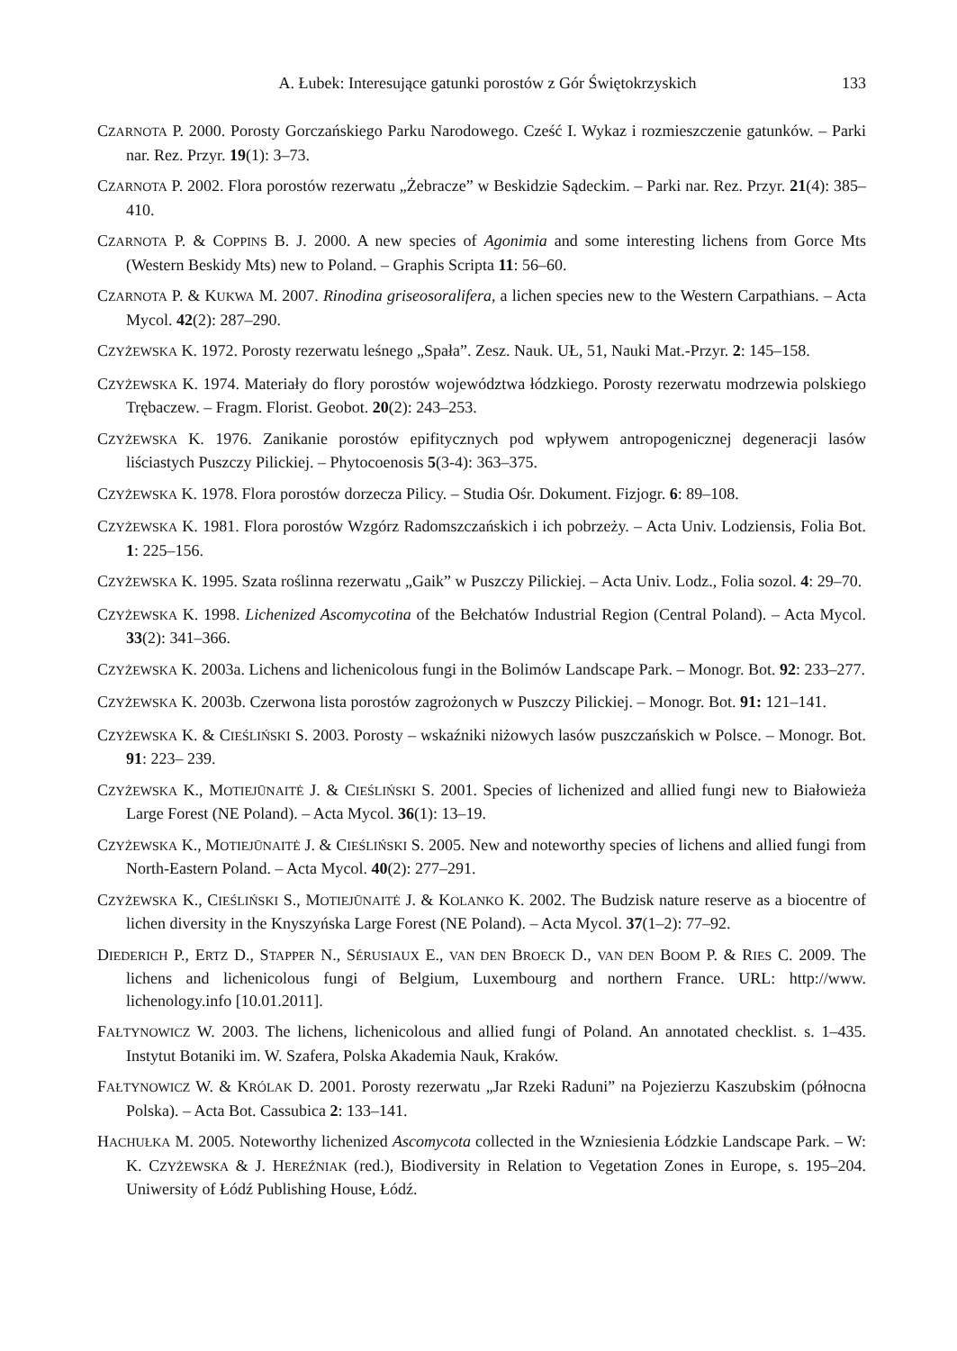A. Łubek: Interesujące gatunki porostów z Gór Świętokrzyskich 133
CZARNOTA P. 2000. Porosty Gorczańskiego Parku Narodowego. Cześć I. Wykaz i rozmieszczenie gatunków. – Parki nar. Rez. Przyr. 19(1): 3–73.
CZARNOTA P. 2002. Flora porostów rezerwatu „Żebracze” w Beskidzie Sądeckim. – Parki nar. Rez. Przyr. 21(4): 385–410.
CZARNOTA P. & COPPINS B. J. 2000. A new species of Agonimia and some interesting lichens from Gorce Mts (Western Beskidy Mts) new to Poland. – Graphis Scripta 11: 56–60.
CZARNOTA P. & KUKWA M. 2007. Rinodina griseosoralifera, a lichen species new to the Western Carpathians. – Acta Mycol. 42(2): 287–290.
CZYŻEWSKA K. 1972. Porosty rezerwatu leśnego „Spała”. Zesz. Nauk. UŁ, 51, Nauki Mat.-Przyr. 2: 145–158.
CZYŻEWSKA K. 1974. Materiały do flory porostów województwa łódzkiego. Porosty rezerwatu modrzewia polskiego Trębaczew. – Fragm. Florist. Geobot. 20(2): 243–253.
CZYŻEWSKA K. 1976. Zanikanie porostów epifitycznych pod wpływem antropogenicznej degeneracji lasów liściastych Puszczy Pilickiej. – Phytocoenosis 5(3-4): 363–375.
CZYŻEWSKA K. 1978. Flora porostów dorzecza Pilicy. – Studia Ośr. Dokument. Fizjogr. 6: 89–108.
CZYŻEWSKA K. 1981. Flora porostów Wzgórz Radomszczańskich i ich pobrzeży. – Acta Univ. Lodziensis, Folia Bot. 1: 225–156.
CZYŻEWSKA K. 1995. Szata roślinna rezerwatu „Gaik” w Puszczy Pilickiej. – Acta Univ. Lodz., Folia sozol. 4: 29–70.
CZYŻEWSKA K. 1998. Lichenized Ascomycotina of the Bełchatów Industrial Region (Central Poland). – Acta Mycol. 33(2): 341–366.
CZYŻEWSKA K. 2003a. Lichens and lichenicolous fungi in the Bolimów Landscape Park. – Monogr. Bot. 92: 233–277.
CZYŻEWSKA K. 2003b. Czerwona lista porostów zagrożonych w Puszczy Pilickiej. – Monogr. Bot. 91: 121–141.
CZYŻEWSKA K. & CIEŚLIŃSKI S. 2003. Porosty – wskaźniki niżowych lasów puszczańskich w Polsce. – Monogr. Bot. 91: 223– 239.
CZYŻEWSKA K., MOTIEJŪNAITĖ J. & CIEŚLIŃSKI S. 2001. Species of lichenized and allied fungi new to Białowieża Large Forest (NE Poland). – Acta Mycol. 36(1): 13–19.
CZYŻEWSKA K., MOTIEJŪNAITĖ J. & CIEŚLIŃSKI S. 2005. New and noteworthy species of lichens and allied fungi from North-Eastern Poland. – Acta Mycol. 40(2): 277–291.
CZYŻEWSKA K., CIEŚLIŃSKI S., MOTIEJŪNAITĖ J. & KOLANKO K. 2002. The Budzisk nature reserve as a biocentre of lichen diversity in the Knyszyńska Large Forest (NE Poland). – Acta Mycol. 37(1–2): 77–92.
DIEDERICH P., ERTZ D., STAPPER N., SÉRUSIAUX E., VAN DEN BROECK D., VAN DEN BOOM P. & RIES C. 2009. The lichens and lichenicolous fungi of Belgium, Luxembourg and northern France. URL: http://www. lichenology.info [10.01.2011].
FAŁTYNOWICZ W. 2003. The lichens, lichenicolous and allied fungi of Poland. An annotated checklist. s. 1–435. Instytut Botaniki im. W. Szafera, Polska Akademia Nauk, Kraków.
FAŁTYNOWICZ W. & KRÓLAK D. 2001. Porosty rezerwatu „Jar Rzeki Raduni” na Pojezierzu Kaszubskim (północna Polska). – Acta Bot. Cassubica 2: 133–141.
HACHUŁKA M. 2005. Noteworthy lichenized Ascomycota collected in the Wzniesienia Łódzkie Landscape Park. – W: K. CZYŻEWSKA & J. HEREŹNIAK (red.), Biodiversity in Relation to Vegetation Zones in Europe, s. 195–204. Uniwersity of Łódź Publishing House, Łódź.